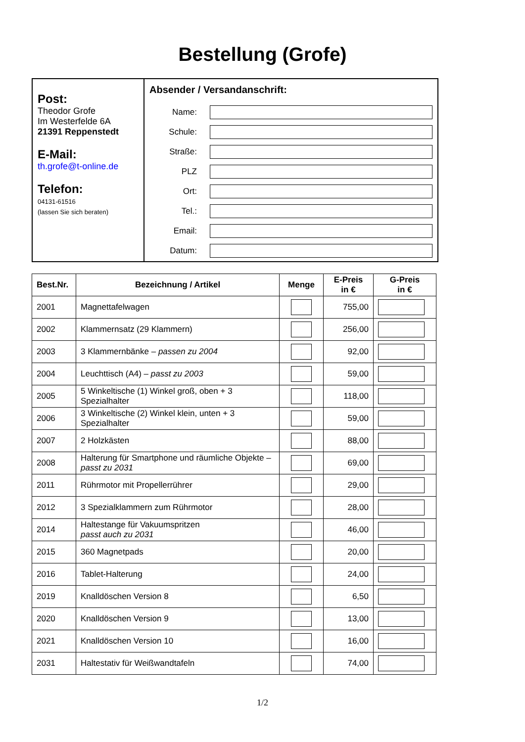Bestellung (Grofe)
Post:
Theodor Grofe
Im Westerfelde 6A
21391 Reppenstedt
E-Mail:
th.grofe@t-online.de
Telefon:
04131-61516
(lassen Sie sich beraten)
Absender / Versandanschrift:
Name:
Schule:
Straße:
PLZ
Ort:
Tel.:
Email:
Datum:
| Best.Nr. | Bezeichnung / Artikel | Menge | E-Preis in € | G-Preis in € |
| --- | --- | --- | --- | --- |
| 2001 | Magnettafelwagen | | 755,00 | |
| 2002 | Klammernsatz (29 Klammern) | | 256,00 | |
| 2003 | 3 Klammernbänke – passen zu 2004 | | 92,00 | |
| 2004 | Leuchttisch (A4) – passt zu 2003 | | 59,00 | |
| 2005 | 5 Winkeltische (1) Winkel groß, oben + 3 Spezialhalter | | 118,00 | |
| 2006 | 3 Winkeltische (2) Winkel klein, unten + 3 Spezialhalter | | 59,00 | |
| 2007 | 2 Holzkästen | | 88,00 | |
| 2008 | Halterung für Smartphone und räumliche Objekte – passt zu 2031 | | 69,00 | |
| 2011 | Rührmotor mit Propellerrührer | | 29,00 | |
| 2012 | 3 Spezialklammern zum Rührmotor | | 28,00 | |
| 2014 | Haltestange für Vakuumspritzen passt auch zu 2031 | | 46,00 | |
| 2015 | 360 Magnetpads | | 20,00 | |
| 2016 | Tablet-Halterung | | 24,00 | |
| 2019 | Knalldöschen Version 8 | | 6,50 | |
| 2020 | Knalldöschen Version 9 | | 13,00 | |
| 2021 | Knalldöschen Version 10 | | 16,00 | |
| 2031 | Haltestativ für Weißwandtafeln | | 74,00 | |
1/2